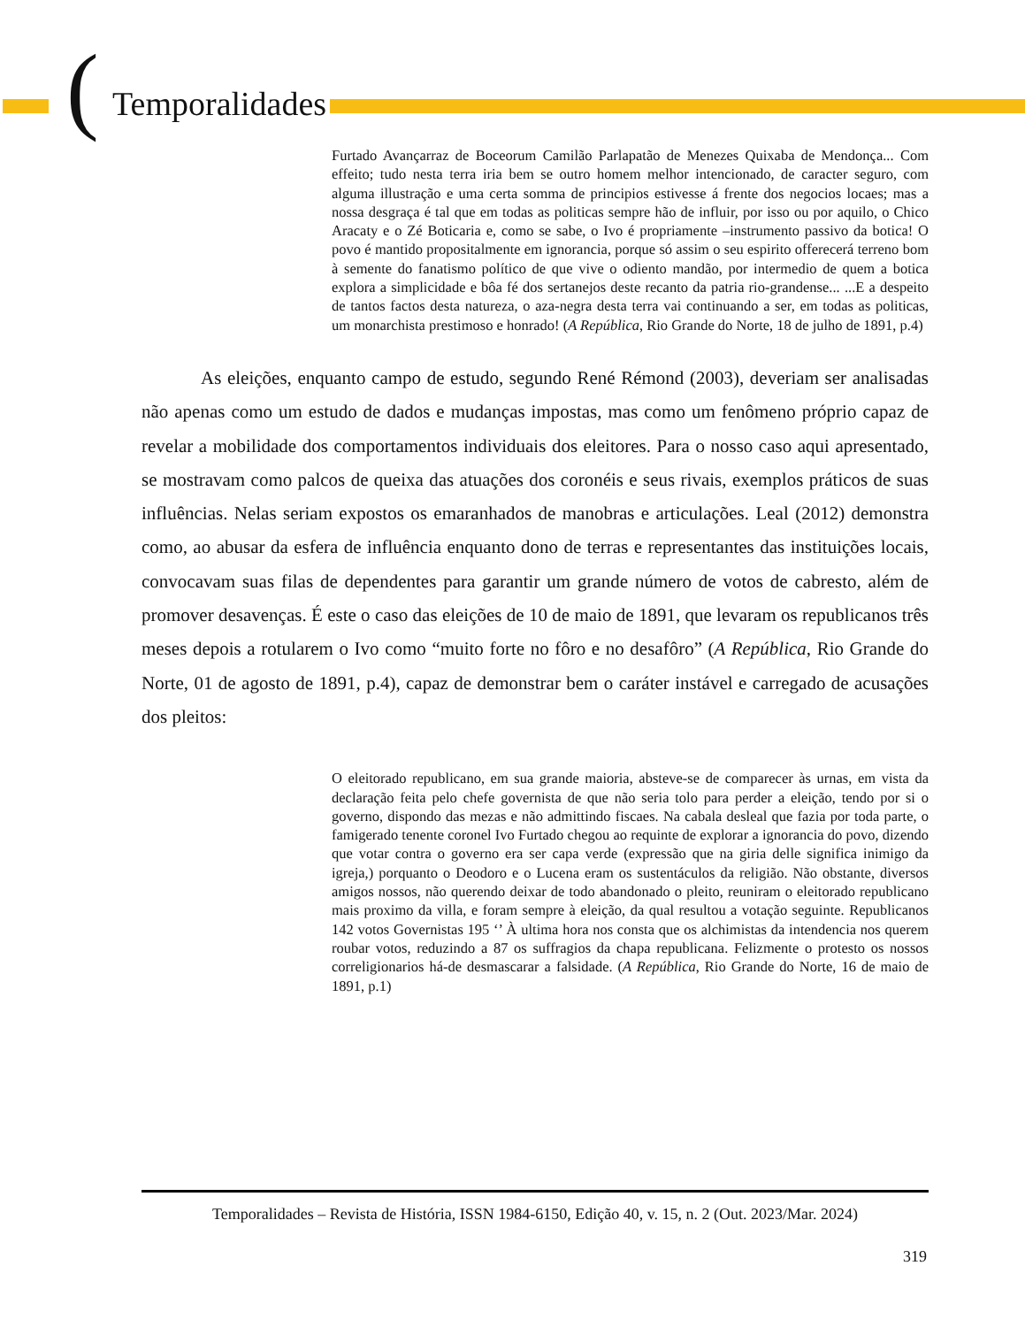(Temporalidades
Furtado Avançarraz de Boceorum Camilão Parlapatão de Menezes Quixaba de Mendonça... Com effeito; tudo nesta terra iria bem se outro homem melhor intencionado, de caracter seguro, com alguma illustração e uma certa somma de principios estivesse á frente dos negocios locaes; mas a nossa desgraça é tal que em todas as politicas sempre hão de influir, por isso ou por aquilo, o Chico Aracaty e o Zé Boticaria e, como se sabe, o Ivo é propriamente –instrumento passivo da botica! O povo é mantido propositalmente em ignorancia, porque só assim o seu espirito offerecerá terreno bom à semente do fanatismo político de que vive o odiento mandão, por intermedio de quem a botica explora a simplicidade e bôa fé dos sertanejos deste recanto da patria rio-grandense... ...E a despeito de tantos factos desta natureza, o aza-negra desta terra vai continuando a ser, em todas as politicas, um monarchista prestimoso e honrado! (A República, Rio Grande do Norte, 18 de julho de 1891, p.4)
As eleições, enquanto campo de estudo, segundo René Rémond (2003), deveriam ser analisadas não apenas como um estudo de dados e mudanças impostas, mas como um fenômeno próprio capaz de revelar a mobilidade dos comportamentos individuais dos eleitores. Para o nosso caso aqui apresentado, se mostravam como palcos de queixa das atuações dos coronéis e seus rivais, exemplos práticos de suas influências. Nelas seriam expostos os emaranhados de manobras e articulações. Leal (2012) demonstra como, ao abusar da esfera de influência enquanto dono de terras e representantes das instituições locais, convocavam suas filas de dependentes para garantir um grande número de votos de cabresto, além de promover desavenças. É este o caso das eleições de 10 de maio de 1891, que levaram os republicanos três meses depois a rotularem o Ivo como “muito forte no fôro e no desafôro” (A República, Rio Grande do Norte, 01 de agosto de 1891, p.4), capaz de demonstrar bem o caráter instável e carregado de acusações dos pleitos:
O eleitorado republicano, em sua grande maioria, absteve-se de comparecer às urnas, em vista da declaração feita pelo chefe governista de que não seria tolo para perder a eleição, tendo por si o governo, dispondo das mezas e não admittindo fiscaes. Na cabala desleal que fazia por toda parte, o famigerado tenente coronel Ivo Furtado chegou ao requinte de explorar a ignorancia do povo, dizendo que votar contra o governo era ser capa verde (expressão que na giria delle significa inimigo da igreja,) porquanto o Deodoro e o Lucena eram os sustentáculos da religião. Não obstante, diversos amigos nossos, não querendo deixar de todo abandonado o pleito, reuniram o eleitorado republicano mais proximo da villa, e foram sempre à eleição, da qual resultou a votação seguinte. Republicanos 142 votos Governistas 195 ‘’ À ultima hora nos consta que os alchimistas da intendencia nos querem roubar votos, reduzindo a 87 os suffragios da chapa republicana. Felizmente o protesto os nossos correligionarios há-de desmascarar a falsidade. (A República, Rio Grande do Norte, 16 de maio de 1891, p.1)
Temporalidades – Revista de História, ISSN 1984-6150, Edição 40, v. 15, n. 2 (Out. 2023/Mar. 2024)
319